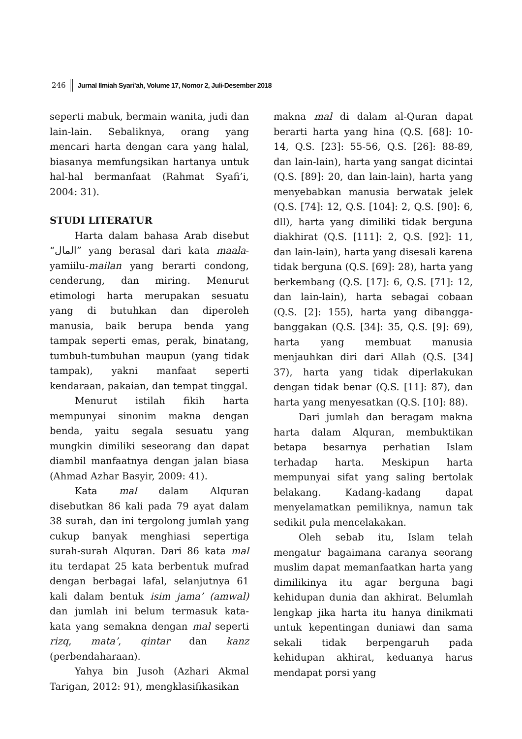246 Jurnal Ilmiah Syari’ah, Volume 17, Nomor 2, Juli-Desember 2018
seperti mabuk, bermain wanita, judi dan lain-lain. Sebaliknya, orang yang mencari harta dengan cara yang halal, biasanya memfungsikan hartanya untuk hal-hal bermanfaat (Rahmat Syafi’i, 2004: 31).
STUDI LITERATUR
Harta dalam bahasa Arab disebut “المال” yang berasal dari kata maala-yamiilu-mailan yang berarti condong, cenderung, dan miring. Menurut etimologi harta merupakan sesuatu yang di butuhkan dan diperoleh manusia, baik berupa benda yang tampak seperti emas, perak, binatang, tumbuh-tumbuhan maupun (yang tidak tampak), yakni manfaat seperti kendaraan, pakaian, dan tempat tinggal.
Menurut istilah fikih harta mempunyai sinonim makna dengan benda, yaitu segala sesuatu yang mungkin dimiliki seseorang dan dapat diambil manfaatnya dengan jalan biasa (Ahmad Azhar Basyir, 2009: 41).
Kata mal dalam Alquran disebutkan 86 kali pada 79 ayat dalam 38 surah, dan ini tergolong jumlah yang cukup banyak menghiasi sepertiga surah-surah Alquran. Dari 86 kata mal itu terdapat 25 kata berbentuk mufrad dengan berbagai lafal, selanjutnya 61 kali dalam bentuk isim jama’ (amwal) dan jumlah ini belum termasuk kata-kata yang semakna dengan mal seperti rizq, mata’, qintar dan kanz (perbendaharaan).
Yahya bin Jusoh (Azhari Akmal Tarigan, 2012: 91), mengklasifikasikan
makna mal di dalam al-Quran dapat berarti harta yang hina (Q.S. [68]: 10-14, Q.S. [23]: 55-56, Q.S. [26]: 88-89, dan lain-lain), harta yang sangat dicintai (Q.S. [89]: 20, dan lain-lain), harta yang menyebabkan manusia berwatak jelek (Q.S. [74]: 12, Q.S. [104]: 2, Q.S. [90]: 6, dll), harta yang dimiliki tidak berguna diakhirat (Q.S. [111]: 2, Q.S. [92]: 11, dan lain-lain), harta yang disesali karena tidak berguna (Q.S. [69]: 28), harta yang berkembang (Q.S. [17]: 6, Q.S. [71]: 12, dan lain-lain), harta sebagai cobaan (Q.S. [2]: 155), harta yang dibangga-banggakan (Q.S. [34]: 35, Q.S. [9]: 69), harta yang membuat manusia menjauhkan diri dari Allah (Q.S. [34] 37), harta yang tidak diperlakukan dengan tidak benar (Q.S. [11]: 87), dan harta yang menyesatkan (Q.S. [10]: 88).
Dari jumlah dan beragam makna harta dalam Alquran, membuktikan betapa besarnya perhatian Islam terhadap harta. Meskipun harta mempunyai sifat yang saling bertolak belakang. Kadang-kadang dapat menyelamatkan pemiliknya, namun tak sedikit pula mencelakakan.
Oleh sebab itu, Islam telah mengatur bagaimana caranya seorang muslim dapat memanfaatkan harta yang dimilikinya itu agar berguna bagi kehidupan dunia dan akhirat. Belumlah lengkap jika harta itu hanya dinikmati untuk kepentingan duniawi dan sama sekali tidak berpengaruh pada kehidupan akhirat, keduanya harus mendapat porsi yang